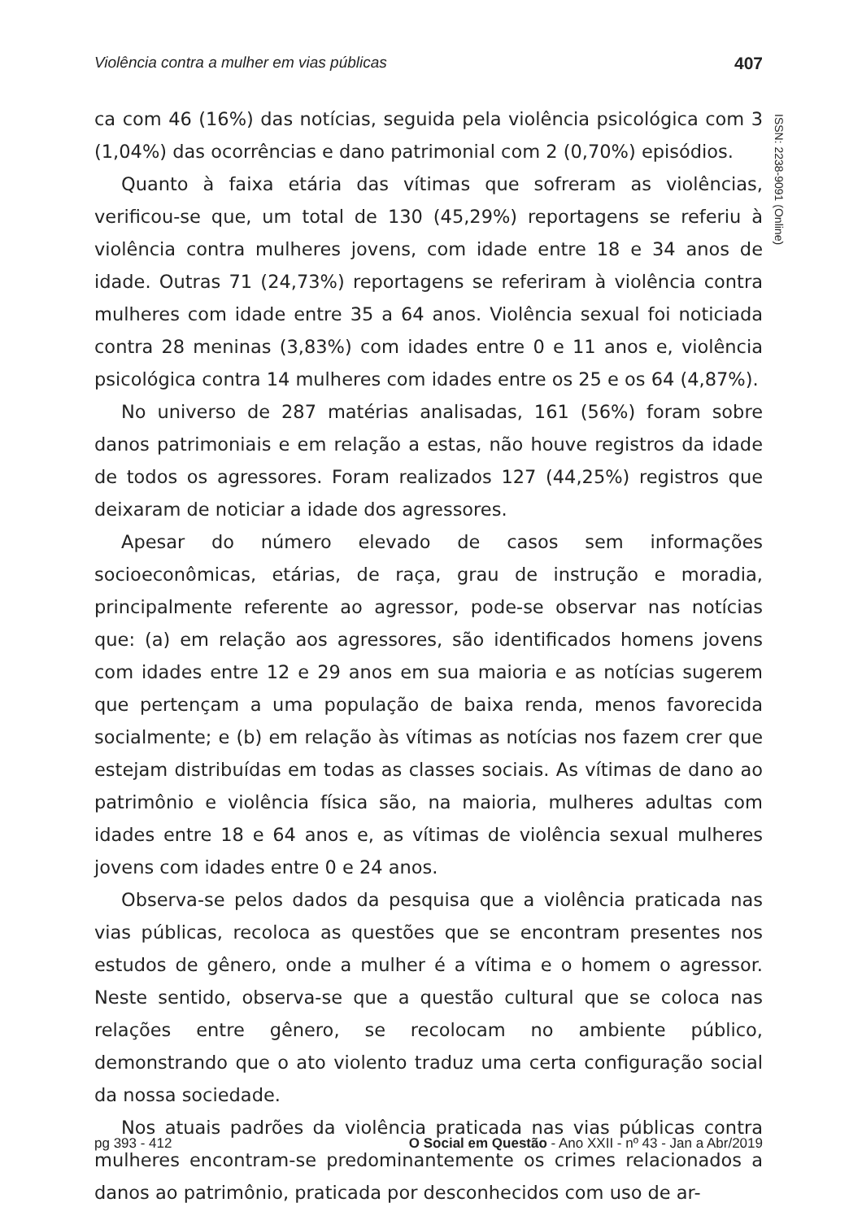Violência contra a mulher em vias públicas 407
ISSN: 2238-9091 (Online)
ca com 46 (16%) das notícias, seguida pela violência psicológica com 3 (1,04%) das ocorrências e dano patrimonial com 2 (0,70%) episódios.
Quanto à faixa etária das vítimas que sofreram as violências, verificou-se que, um total de 130 (45,29%) reportagens se referiu à violência contra mulheres jovens, com idade entre 18 e 34 anos de idade. Outras 71 (24,73%) reportagens se referiram à violência contra mulheres com idade entre 35 a 64 anos. Violência sexual foi noticiada contra 28 meninas (3,83%) com idades entre 0 e 11 anos e, violência psicológica contra 14 mulheres com idades entre os 25 e os 64 (4,87%).
No universo de 287 matérias analisadas, 161 (56%) foram sobre danos patrimoniais e em relação a estas, não houve registros da idade de todos os agressores. Foram realizados 127 (44,25%) registros que deixaram de noticiar a idade dos agressores.
Apesar do número elevado de casos sem informações socioeconômicas, etárias, de raça, grau de instrução e moradia, principalmente referente ao agressor, pode-se observar nas notícias que: (a) em relação aos agressores, são identificados homens jovens com idades entre 12 e 29 anos em sua maioria e as notícias sugerem que pertençam a uma população de baixa renda, menos favorecida socialmente; e (b) em relação às vítimas as notícias nos fazem crer que estejam distribuídas em todas as classes sociais. As vítimas de dano ao patrimônio e violência física são, na maioria, mulheres adultas com idades entre 18 e 64 anos e, as vítimas de violência sexual mulheres jovens com idades entre 0 e 24 anos.
Observa-se pelos dados da pesquisa que a violência praticada nas vias públicas, recoloca as questões que se encontram presentes nos estudos de gênero, onde a mulher é a vítima e o homem o agressor. Neste sentido, observa-se que a questão cultural que se coloca nas relações entre gênero, se recolocam no ambiente público, demonstrando que o ato violento traduz uma certa configuração social da nossa sociedade.
Nos atuais padrões da violência praticada nas vias públicas contra mulheres encontram-se predominantemente os crimes relacionados a danos ao patrimônio, praticada por desconhecidos com uso de ar-
pg 393 - 412 O Social em Questão - Ano XXII - nº 43 - Jan a Abr/2019